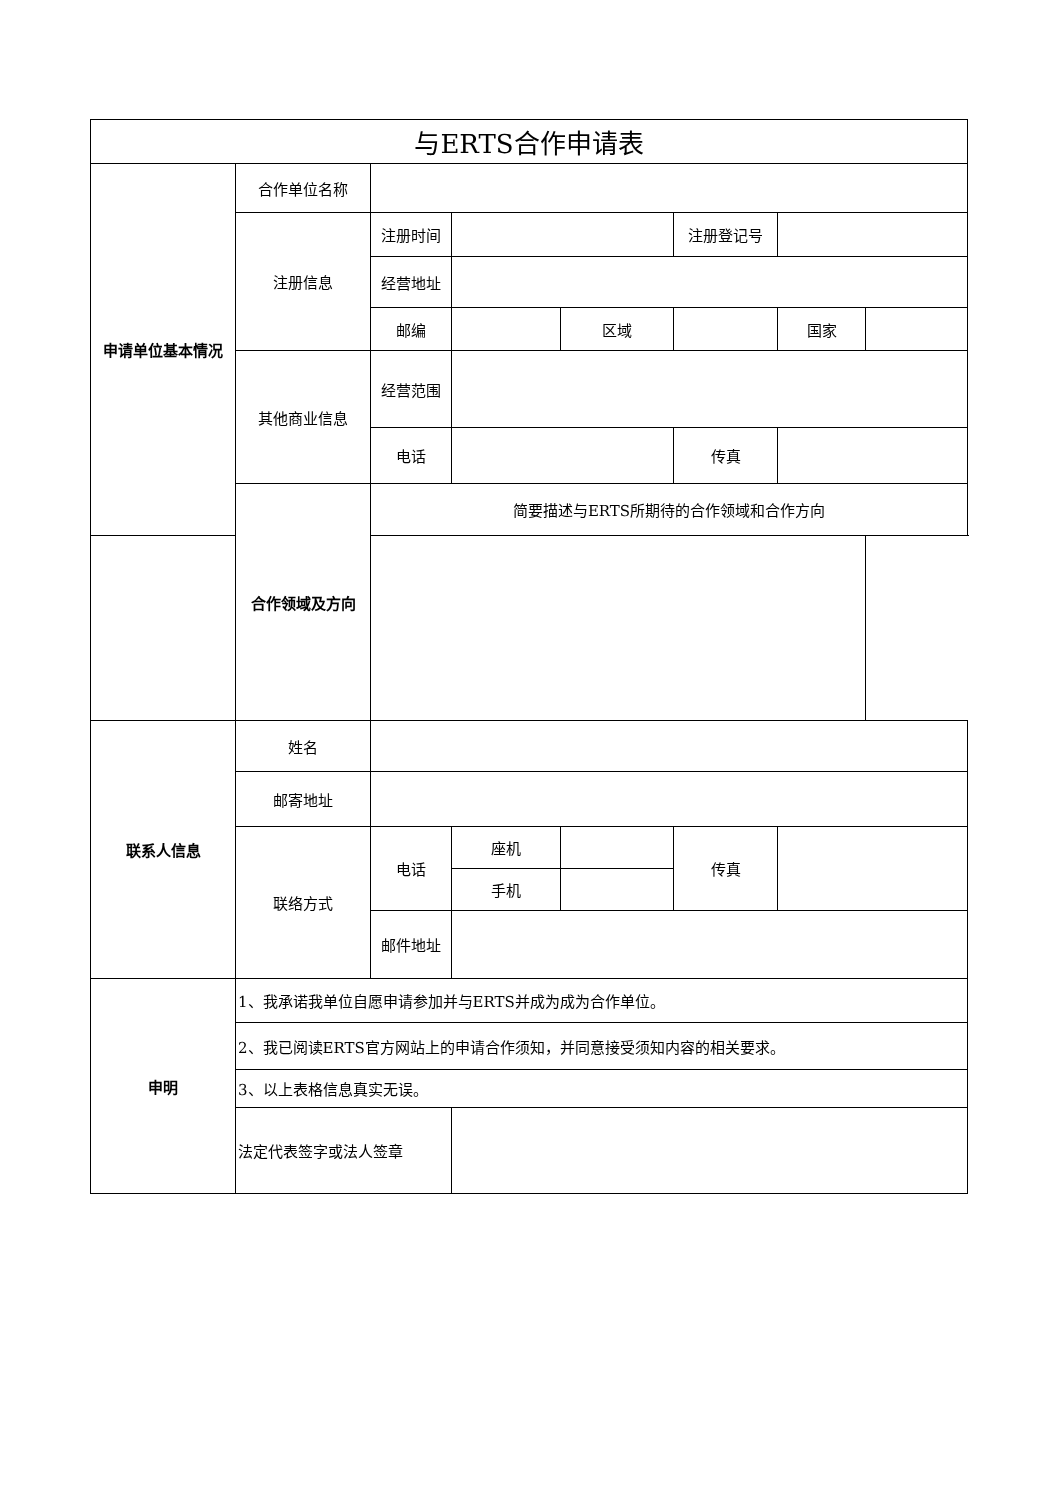| 与ERTS合作申请表 | | | | | | | |
| 申请单位基本情况 | 合作单位名称 | | | | | | |
| | 注册信息 | 注册时间 | | | 注册登记号 | | |
| | | 经营地址 | | | | | |
| | | 邮编 | | 区域 | | 国家 | |
| | 其他商业信息 | 经营范围 | | | | | |
| | | 电话 | | | 传真 | | |
| | 合作领域及方向 | 简要描述与ERTS所期待的合作领域和合作方向 | | | | | |
| 联系人信息 | 姓名 | | | | | | |
| | 邮寄地址 | | | | | | |
| | 联络方式 | 电话 | 座机 | | 传真 | | |
| | | | 手机 | | | | |
| | | 邮件地址 | | | | | |
| 申明 | 1、我承诺我单位自愿申请参加并与ERTS并成为成为合作单位。 | | | | | | |
| | 2、我已阅读ERTS官方网站上的申请合作须知，并同意接受须知内容的相关要求。 | | | | | | |
| | 3、以上表格信息真实无误。 | | | | | | |
| | 法定代表签字或法人签章 | | | | | | |